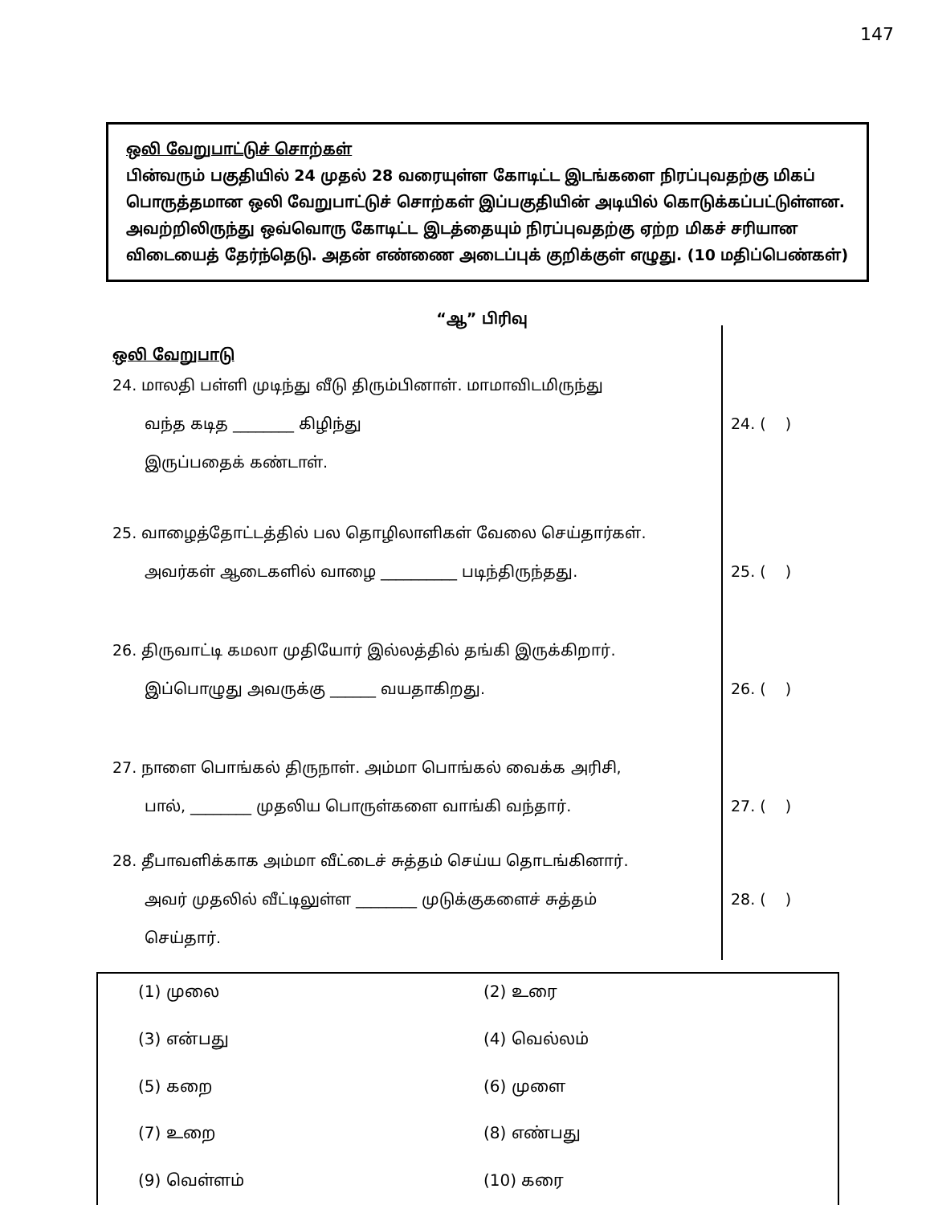147
ஒலி வேறுபாட்டுச் சொற்கள்
பின்வரும் பகுதியில் 24 முதல் 28 வரையுள்ள கோடிட்ட இடங்களை நிரப்புவதற்கு மிகப் பொருத்தமான ஒலி வேறுபாட்டுச் சொற்கள் இப்பகுதியின் அடியில் கொடுக்கப்பட்டுள்ளன. அவற்றிலிருந்து ஒவ்வொரு கோடிட்ட இடத்தையும் நிரப்புவதற்கு ஏற்ற மிகச் சரியான விடையைத் தேர்ந்தெடு. அதன் எண்ணை அடைப்புக் குறிக்குள் எழுது. (10 மதிப்பெண்கள்)
“ஆ” பிரிவு
ஒலி வேறுபாடு
24. மாலதி பள்ளி முடிந்து வீடு திரும்பினாள். மாமாவிடமிருந்து
வந்த கடித ________ கிழிந்து
இருப்பதைக் கண்டாள்.
24. ( )
25. வாழைத்தோட்டத்தில் பல தொழிலாளிகள் வேலை செய்தார்கள்.
அவர்கள் ஆடைகளில் வாழை __________ படிந்திருந்தது.
25. ( )
26. திருவாட்டி கமலா முதியோர் இல்லத்தில் தங்கி இருக்கிறார்.
இப்பொழுது அவருக்கு ______ வயதாகிறது.
26. ( )
27. நாளை பொங்கல் திருநாள். அம்மா பொங்கல் வைக்க அரிசி,
பால், ________ முதலிய பொருள்களை வாங்கி வந்தார்.
27. ( )
28. தீபாவளிக்காக அம்மா வீட்டைச் சுத்தம் செய்ய தொடங்கினார்.
அவர் முதலில் வீட்டிலுள்ள ________ முடுக்குகளைச் சுத்தம்
செய்தார்.
28. ( )
(1) முலை
(2) உரை
(3) என்பது
(4) வெல்லம்
(5) கறை
(6) முளை
(7) உறை
(8) எண்பது
(9) வெள்ளம்
(10) கரை